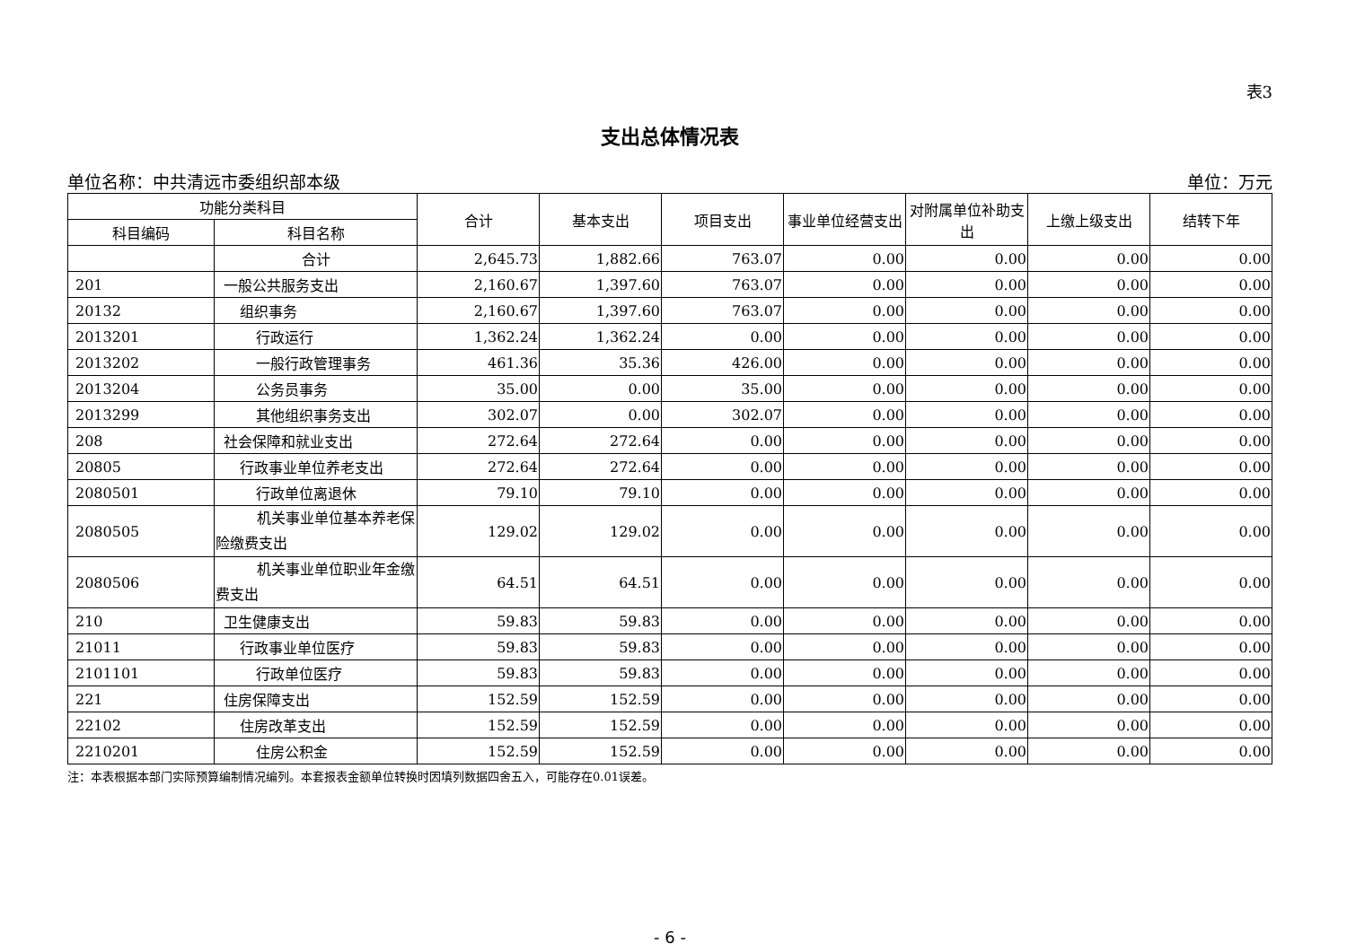表3
支出总体情况表
单位名称：中共清远市委组织部本级 单位：万元
| 功能分类科目 | | 合计 | 基本支出 | 项目支出 | 事业单位经营支出 | 对附属单位补助支出 | 上缴上级支出 | 结转下年 |
| --- | --- | --- | --- | --- | --- | --- | --- | --- |
| 科目编码 | 科目名称 | | | | | | | |
| | 合计 | 2,645.73 | 1,882.66 | 763.07 | 0.00 | 0.00 | 0.00 | 0.00 |
| 201 | 一般公共服务支出 | 2,160.67 | 1,397.60 | 763.07 | 0.00 | 0.00 | 0.00 | 0.00 |
| 20132 | 组织事务 | 2,160.67 | 1,397.60 | 763.07 | 0.00 | 0.00 | 0.00 | 0.00 |
| 2013201 | 行政运行 | 1,362.24 | 1,362.24 | 0.00 | 0.00 | 0.00 | 0.00 | 0.00 |
| 2013202 | 一般行政管理事务 | 461.36 | 35.36 | 426.00 | 0.00 | 0.00 | 0.00 | 0.00 |
| 2013204 | 公务员事务 | 35.00 | 0.00 | 35.00 | 0.00 | 0.00 | 0.00 | 0.00 |
| 2013299 | 其他组织事务支出 | 302.07 | 0.00 | 302.07 | 0.00 | 0.00 | 0.00 | 0.00 |
| 208 | 社会保障和就业支出 | 272.64 | 272.64 | 0.00 | 0.00 | 0.00 | 0.00 | 0.00 |
| 20805 | 行政事业单位养老支出 | 272.64 | 272.64 | 0.00 | 0.00 | 0.00 | 0.00 | 0.00 |
| 2080501 | 行政单位离退休 | 79.10 | 79.10 | 0.00 | 0.00 | 0.00 | 0.00 | 0.00 |
| 2080505 | 机关事业单位基本养老保险缴费支出 | 129.02 | 129.02 | 0.00 | 0.00 | 0.00 | 0.00 | 0.00 |
| 2080506 | 机关事业单位职业年金缴费支出 | 64.51 | 64.51 | 0.00 | 0.00 | 0.00 | 0.00 | 0.00 |
| 210 | 卫生健康支出 | 59.83 | 59.83 | 0.00 | 0.00 | 0.00 | 0.00 | 0.00 |
| 21011 | 行政事业单位医疗 | 59.83 | 59.83 | 0.00 | 0.00 | 0.00 | 0.00 | 0.00 |
| 2101101 | 行政单位医疗 | 59.83 | 59.83 | 0.00 | 0.00 | 0.00 | 0.00 | 0.00 |
| 221 | 住房保障支出 | 152.59 | 152.59 | 0.00 | 0.00 | 0.00 | 0.00 | 0.00 |
| 22102 | 住房改革支出 | 152.59 | 152.59 | 0.00 | 0.00 | 0.00 | 0.00 | 0.00 |
| 2210201 | 住房公积金 | 152.59 | 152.59 | 0.00 | 0.00 | 0.00 | 0.00 | 0.00 |
注：本表根据本部门实际预算编制情况编列。本套报表金额单位转换时因填列数据四舍五入，可能存在0.01误差。
- 6 -